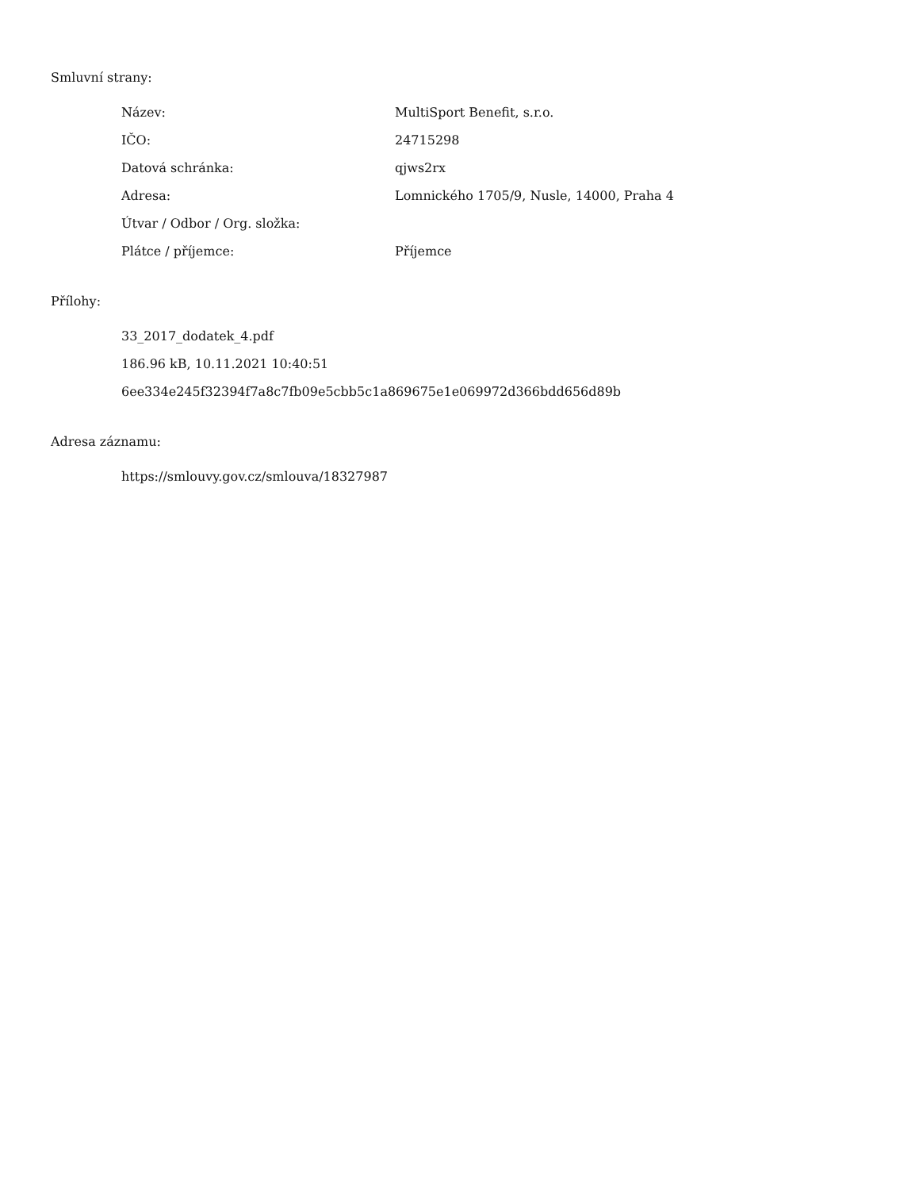Smluvní strany:
| Název: | MultiSport Benefit, s.r.o. |
| IČO: | 24715298 |
| Datová schránka: | qjws2rx |
| Adresa: | Lomnického 1705/9, Nusle, 14000, Praha 4 |
| Útvar / Odbor / Org. složka: | |
| Plátce / příjemce: | Příjemce |
Přílohy:
33_2017_dodatek_4.pdf
186.96 kB, 10.11.2021 10:40:51
6ee334e245f32394f7a8c7fb09e5cbb5c1a869675e1e069972d366bdd656d89b
Adresa záznamu:
https://smlouvy.gov.cz/smlouva/18327987